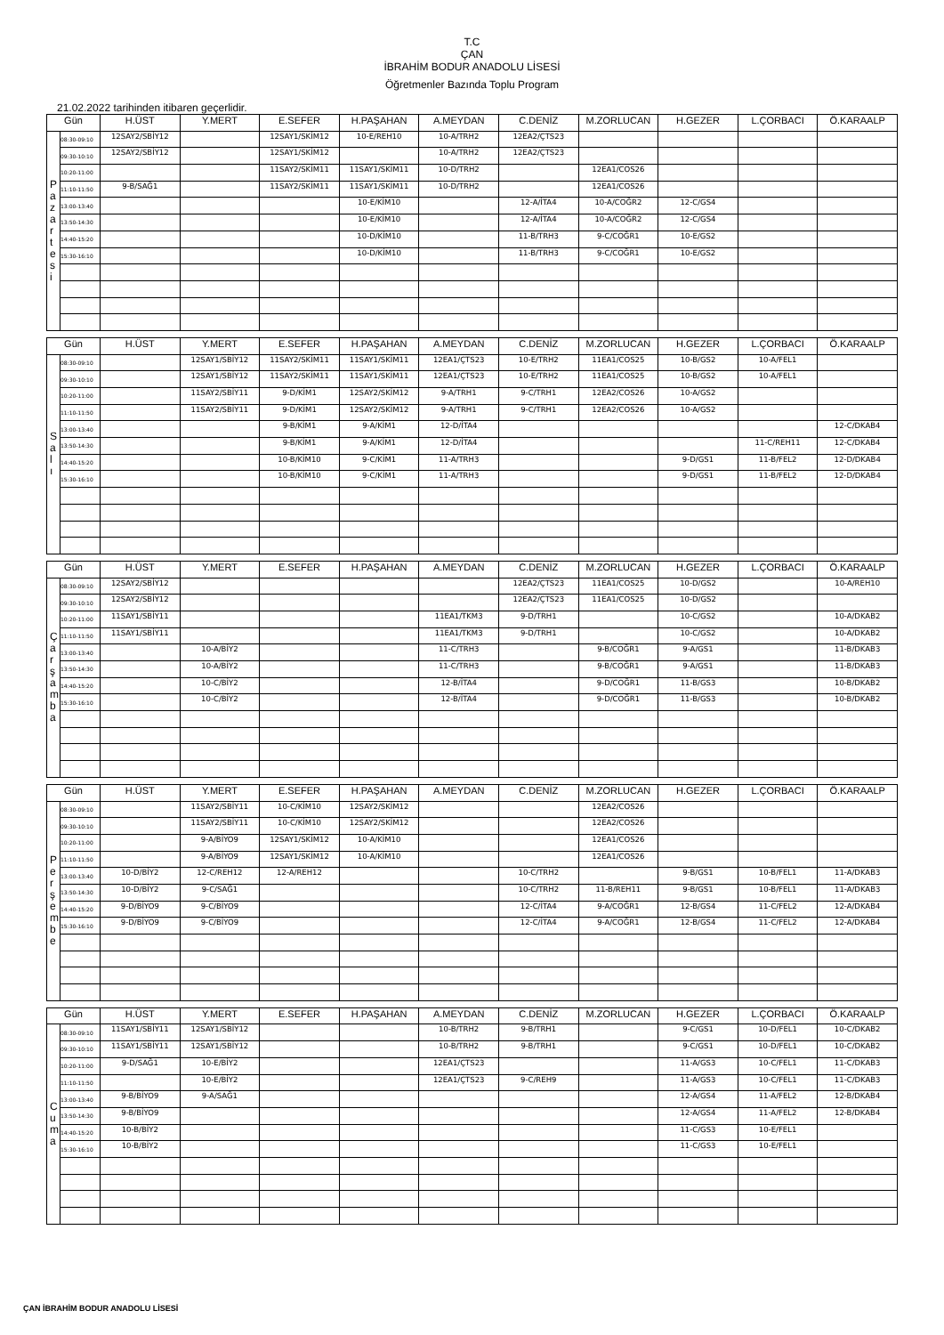T.C
ÇAN
İBRAHİM BODUR ANADOLU LİSESİ
Öğretmenler Bazında Toplu Program
21.02.2022 tarihinden itibaren geçerlidir.
| Gün | | H.ÜST | Y.MERT | E.SEFER | H.PAŞAHAN | A.MEYDAN | C.DENİZ | M.ZORLUCAN | H.GEZER | L.ÇORBACI | Ö.KARAALP |
| --- | --- | --- | --- | --- | --- | --- | --- | --- | --- | --- | --- |
| P a z a r t e s i | 08:30-09:10 | 12SAY2/SBİY12 | | 12SAY1/SKİM12 | 10-E/REH10 | 10-A/TRH2 | 12EA2/ÇTS23 | | | | |
| | 09:30-10:10 | 12SAY2/SBİY12 | | 12SAY1/SKİM12 | | 10-A/TRH2 | 12EA2/ÇTS23 | | | | |
| | 10:20-11:00 | | | 11SAY2/SKİM11 | 11SAY1/SKİM11 | 10-D/TRH2 | | 12EA1/COS26 | | | |
| | 11:10-11:50 | 9-B/SAĞ1 | | 11SAY2/SKİM11 | 11SAY1/SKİM11 | 10-D/TRH2 | | 12EA1/COS26 | | | |
| | 13:00-13:40 | | | | 10-E/KİM10 | | 12-A/İTA4 | 10-A/COĞR2 | 12-C/GS4 | | |
| | 13:50-14:30 | | | | 10-E/KİM10 | | 12-A/İTA4 | 10-A/COĞR2 | 12-C/GS4 | | |
| | 14:40-15:20 | | | | 10-D/KİM10 | | 11-B/TRH3 | 9-C/COĞR1 | 10-E/GS2 | | |
| | 15:30-16:10 | | | | 10-D/KİM10 | | 11-B/TRH3 | 9-C/COĞR1 | 10-E/GS2 | | |
| Gün | | H.ÜST | Y.MERT | E.SEFER | H.PAŞAHAN | A.MEYDAN | C.DENİZ | M.ZORLUCAN | H.GEZER | L.ÇORBACI | Ö.KARAALP |
| --- | --- | --- | --- | --- | --- | --- | --- | --- | --- | --- | --- |
| S a l ı | 08:30-09:10 | | 12SAY1/SBİY12 | 11SAY2/SKİM11 | 11SAY1/SKİM11 | 12EA1/ÇTS23 | 10-E/TRH2 | 11EA1/COS25 | 10-B/GS2 | 10-A/FEL1 | |
| | 09:30-10:10 | | 12SAY1/SBİY12 | 11SAY2/SKİM11 | 11SAY1/SKİM11 | 12EA1/ÇTS23 | 10-E/TRH2 | 11EA1/COS25 | 10-B/GS2 | 10-A/FEL1 | |
| | 10:20-11:00 | | 11SAY2/SBİY11 | 9-D/KİM1 | 12SAY2/SKİM12 | 9-A/TRH1 | 9-C/TRH1 | 12EA2/COS26 | 10-A/GS2 | | |
| | 11:10-11:50 | | 11SAY2/SBİY11 | 9-D/KİM1 | 12SAY2/SKİM12 | 9-A/TRH1 | 9-C/TRH1 | 12EA2/COS26 | 10-A/GS2 | | |
| | 13:00-13:40 | | | 9-B/KİM1 | 9-A/KİM1 | 12-D/İTA4 | | | | | 12-C/DKAB4 |
| | 13:50-14:30 | | | 9-B/KİM1 | 9-A/KİM1 | 12-D/İTA4 | | | | 11-C/REH11 | 12-C/DKAB4 |
| | 14:40-15:20 | | | 10-B/KİM10 | 9-C/KİM1 | 11-A/TRH3 | | | 9-D/GS1 | 11-B/FEL2 | 12-D/DKAB4 |
| | 15:30-16:10 | | | 10-B/KİM10 | 9-C/KİM1 | 11-A/TRH3 | | | 9-D/GS1 | 11-B/FEL2 | 12-D/DKAB4 |
| Gün | | H.ÜST | Y.MERT | E.SEFER | H.PAŞAHAN | A.MEYDAN | C.DENİZ | M.ZORLUCAN | H.GEZER | L.ÇORBACI | Ö.KARAALP |
| --- | --- | --- | --- | --- | --- | --- | --- | --- | --- | --- | --- |
| Ç a r ş a m b a | 08:30-09:10 | 12SAY2/SBİY12 | | | | | 12EA2/ÇTS23 | 11EA1/COS25 | 10-D/GS2 | | 10-A/REH10 |
| | 09:30-10:10 | 12SAY2/SBİY12 | | | | | 12EA2/ÇTS23 | 11EA1/COS25 | 10-D/GS2 | | |
| | 10:20-11:00 | 11SAY1/SBİY11 | | | | 11EA1/TKM3 | 9-D/TRH1 | | 10-C/GS2 | | 10-A/DKAB2 |
| | 11:10-11:50 | 11SAY1/SBİY11 | | | | 11EA1/TKM3 | 9-D/TRH1 | | 10-C/GS2 | | 10-A/DKAB2 |
| | 13:00-13:40 | | 10-A/BİY2 | | | 11-C/TRH3 | | 9-B/COĞR1 | 9-A/GS1 | | 11-B/DKAB3 |
| | 13:50-14:30 | | 10-A/BİY2 | | | 11-C/TRH3 | | 9-B/COĞR1 | 9-A/GS1 | | 11-B/DKAB3 |
| | 14:40-15:20 | | 10-C/BİY2 | | | 12-B/İTA4 | | 9-D/COĞR1 | 11-B/GS3 | | 10-B/DKAB2 |
| | 15:30-16:10 | | 10-C/BİY2 | | | 12-B/İTA4 | | 9-D/COĞR1 | 11-B/GS3 | | 10-B/DKAB2 |
| Gün | | H.ÜST | Y.MERT | E.SEFER | H.PAŞAHAN | A.MEYDAN | C.DENİZ | M.ZORLUCAN | H.GEZER | L.ÇORBACI | Ö.KARAALP |
| --- | --- | --- | --- | --- | --- | --- | --- | --- | --- | --- | --- |
| P e r ş e m b e | 08:30-09:10 | | 11SAY2/SBİY11 | 10-C/KİM10 | 12SAY2/SKİM12 | | | 12EA2/COS26 | | | |
| | 09:30-10:10 | | 11SAY2/SBİY11 | 10-C/KİM10 | 12SAY2/SKİM12 | | | 12EA2/COS26 | | | |
| | 10:20-11:00 | | 9-A/BİYO9 | 12SAY1/SKİM12 | 10-A/KİM10 | | | 12EA1/COS26 | | | |
| | 11:10-11:50 | | 9-A/BİYO9 | 12SAY1/SKİM12 | 10-A/KİM10 | | | 12EA1/COS26 | | | |
| | 13:00-13:40 | 10-D/BİY2 | 12-C/REH12 | 12-A/REH12 | | | 10-C/TRH2 | | 9-B/GS1 | 10-B/FEL1 | 11-A/DKAB3 |
| | 13:50-14:30 | 10-D/BİY2 | 9-C/SAĞ1 | | | | 10-C/TRH2 | 11-B/REH11 | 9-B/GS1 | 10-B/FEL1 | 11-A/DKAB3 |
| | 14:40-15:20 | 9-D/BİYO9 | 9-C/BİYO9 | | | | 12-C/İTA4 | 9-A/COĞR1 | 12-B/GS4 | 11-C/FEL2 | 12-A/DKAB4 |
| | 15:30-16:10 | 9-D/BİYO9 | 9-C/BİYO9 | | | | 12-C/İTA4 | 9-A/COĞR1 | 12-B/GS4 | 11-C/FEL2 | 12-A/DKAB4 |
| Gün | | H.ÜST | Y.MERT | E.SEFER | H.PAŞAHAN | A.MEYDAN | C.DENİZ | M.ZORLUCAN | H.GEZER | L.ÇORBACI | Ö.KARAALP |
| --- | --- | --- | --- | --- | --- | --- | --- | --- | --- | --- | --- |
| C u m a | 08:30-09:10 | 11SAY1/SBİY11 | 12SAY1/SBİY12 | | | 10-B/TRH2 | 9-B/TRH1 | | 9-C/GS1 | 10-D/FEL1 | 10-C/DKAB2 |
| | 09:30-10:10 | 11SAY1/SBİY11 | 12SAY1/SBİY12 | | | 10-B/TRH2 | 9-B/TRH1 | | 9-C/GS1 | 10-D/FEL1 | 10-C/DKAB2 |
| | 10:20-11:00 | 9-D/SAĞ1 | 10-E/BİY2 | | | 12EA1/ÇTS23 | | | 11-A/GS3 | 10-C/FEL1 | 11-C/DKAB3 |
| | 11:10-11:50 | | 10-E/BİY2 | | | 12EA1/ÇTS23 | 9-C/REH9 | | 11-A/GS3 | 10-C/FEL1 | 11-C/DKAB3 |
| | 13:00-13:40 | 9-B/BİYO9 | 9-A/SAĞ1 | | | | | | 12-A/GS4 | 11-A/FEL2 | 12-B/DKAB4 |
| | 13:50-14:30 | 9-B/BİYO9 | | | | | | | 12-A/GS4 | 11-A/FEL2 | 12-B/DKAB4 |
| | 14:40-15:20 | 10-B/BİY2 | | | | | | | 11-C/GS3 | 10-E/FEL1 | |
| | 15:30-16:10 | 10-B/BİY2 | | | | | | | 11-C/GS3 | 10-E/FEL1 | |
ÇAN İBRAHİM BODUR ANADOLU LİSESİ